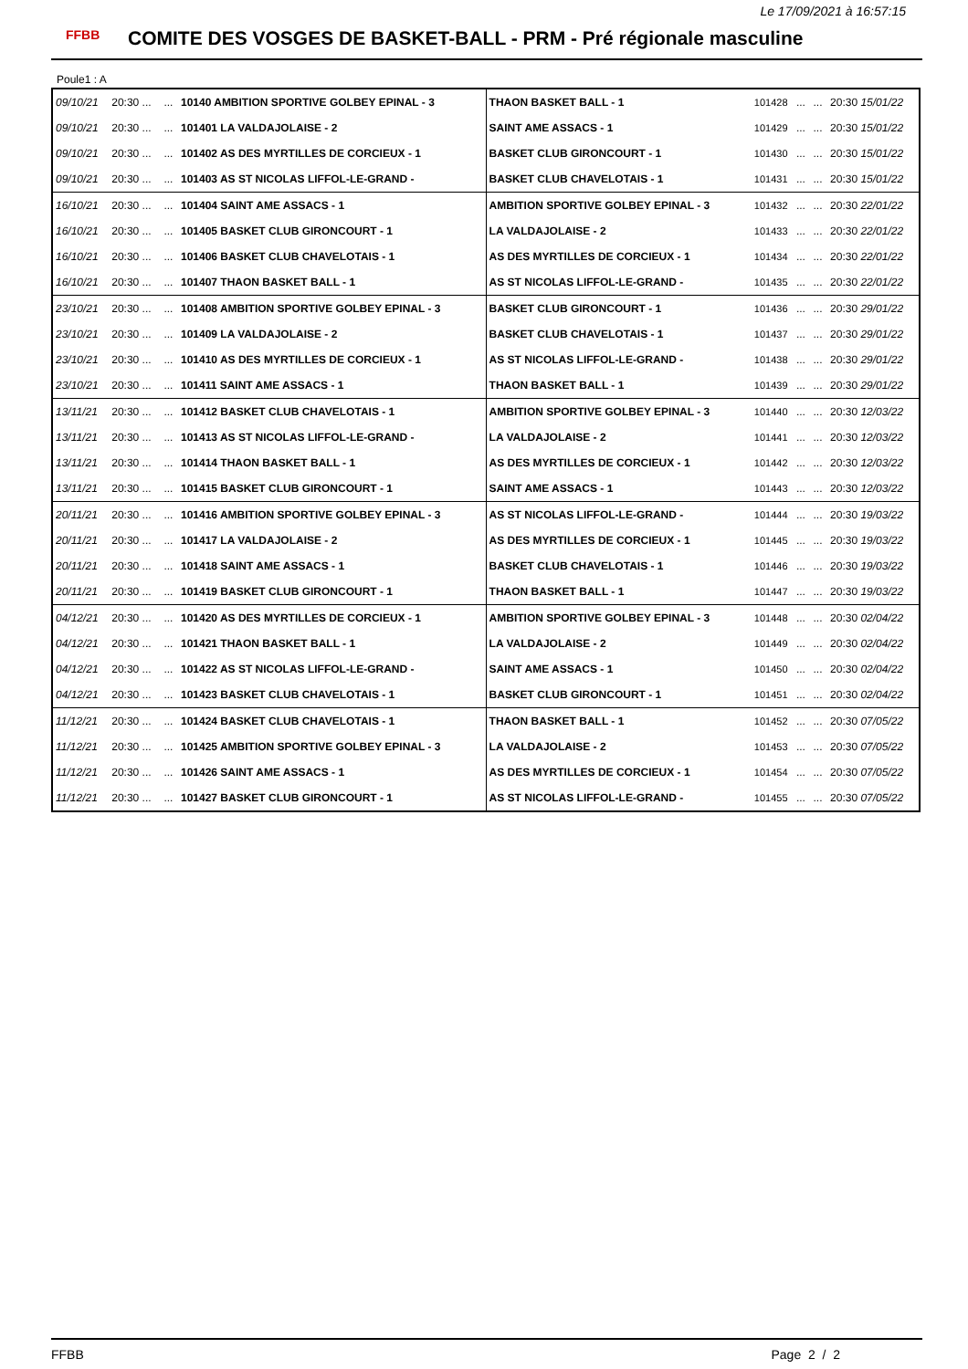Le 17/09/2021 à 16:57:15
FFBB
COMITE DES VOSGES DE BASKET-BALL - PRM - Pré régionale masculine
Poule1 : A
| 09/10/21 | 20:30 ... | ... | 10140 AMBITION SPORTIVE GOLBEY EPINAL - 3 | THAON BASKET BALL - 1 | 101428 | ... | ... | 20:30 15/01/22 |
| 09/10/21 | 20:30 ... | ... | 101401 LA VALDAJOLAISE - 2 | SAINT AME ASSACS - 1 | 101429 | ... | ... | 20:30 15/01/22 |
| 09/10/21 | 20:30 ... | ... | 101402 AS DES MYRTILLES DE CORCIEUX - 1 | BASKET CLUB GIRONCOURT - 1 | 101430 | ... | ... | 20:30 15/01/22 |
| 09/10/21 | 20:30 ... | ... | 101403 AS ST NICOLAS LIFFOL-LE-GRAND - | BASKET CLUB CHAVELOTAIS - 1 | 101431 | ... | ... | 20:30 15/01/22 |
| 16/10/21 | 20:30 ... | ... | 101404 SAINT AME ASSACS - 1 | AMBITION SPORTIVE GOLBEY EPINAL - 3 | 101432 | ... | ... | 20:30 22/01/22 |
| 16/10/21 | 20:30 ... | ... | 101405 BASKET CLUB GIRONCOURT - 1 | LA VALDAJOLAISE - 2 | 101433 | ... | ... | 20:30 22/01/22 |
| 16/10/21 | 20:30 ... | ... | 101406 BASKET CLUB CHAVELOTAIS - 1 | AS DES MYRTILLES DE CORCIEUX - 1 | 101434 | ... | ... | 20:30 22/01/22 |
| 16/10/21 | 20:30 ... | ... | 101407 THAON BASKET BALL - 1 | AS ST NICOLAS LIFFOL-LE-GRAND - | 101435 | ... | ... | 20:30 22/01/22 |
| 23/10/21 | 20:30 ... | ... | 101408 AMBITION SPORTIVE GOLBEY EPINAL - 3 | BASKET CLUB GIRONCOURT - 1 | 101436 | ... | ... | 20:30 29/01/22 |
| 23/10/21 | 20:30 ... | ... | 101409 LA VALDAJOLAISE - 2 | BASKET CLUB CHAVELOTAIS - 1 | 101437 | ... | ... | 20:30 29/01/22 |
| 23/10/21 | 20:30 ... | ... | 101410 AS DES MYRTILLES DE CORCIEUX - 1 | AS ST NICOLAS LIFFOL-LE-GRAND - | 101438 | ... | ... | 20:30 29/01/22 |
| 23/10/21 | 20:30 ... | ... | 101411 SAINT AME ASSACS - 1 | THAON BASKET BALL - 1 | 101439 | ... | ... | 20:30 29/01/22 |
| 13/11/21 | 20:30 ... | ... | 101412 BASKET CLUB CHAVELOTAIS - 1 | AMBITION SPORTIVE GOLBEY EPINAL - 3 | 101440 | ... | ... | 20:30 12/03/22 |
| 13/11/21 | 20:30 ... | ... | 101413 AS ST NICOLAS LIFFOL-LE-GRAND - | LA VALDAJOLAISE - 2 | 101441 | ... | ... | 20:30 12/03/22 |
| 13/11/21 | 20:30 ... | ... | 101414 THAON BASKET BALL - 1 | AS DES MYRTILLES DE CORCIEUX - 1 | 101442 | ... | ... | 20:30 12/03/22 |
| 13/11/21 | 20:30 ... | ... | 101415 BASKET CLUB GIRONCOURT - 1 | SAINT AME ASSACS - 1 | 101443 | ... | ... | 20:30 12/03/22 |
| 20/11/21 | 20:30 ... | ... | 101416 AMBITION SPORTIVE GOLBEY EPINAL - 3 | AS ST NICOLAS LIFFOL-LE-GRAND - | 101444 | ... | ... | 20:30 19/03/22 |
| 20/11/21 | 20:30 ... | ... | 101417 LA VALDAJOLAISE - 2 | AS DES MYRTILLES DE CORCIEUX - 1 | 101445 | ... | ... | 20:30 19/03/22 |
| 20/11/21 | 20:30 ... | ... | 101418 SAINT AME ASSACS - 1 | BASKET CLUB CHAVELOTAIS - 1 | 101446 | ... | ... | 20:30 19/03/22 |
| 20/11/21 | 20:30 ... | ... | 101419 BASKET CLUB GIRONCOURT - 1 | THAON BASKET BALL - 1 | 101447 | ... | ... | 20:30 19/03/22 |
| 04/12/21 | 20:30 ... | ... | 101420 AS DES MYRTILLES DE CORCIEUX - 1 | AMBITION SPORTIVE GOLBEY EPINAL - 3 | 101448 | ... | ... | 20:30 02/04/22 |
| 04/12/21 | 20:30 ... | ... | 101421 THAON BASKET BALL - 1 | LA VALDAJOLAISE - 2 | 101449 | ... | ... | 20:30 02/04/22 |
| 04/12/21 | 20:30 ... | ... | 101422 AS ST NICOLAS LIFFOL-LE-GRAND - | SAINT AME ASSACS - 1 | 101450 | ... | ... | 20:30 02/04/22 |
| 04/12/21 | 20:30 ... | ... | 101423 BASKET CLUB CHAVELOTAIS - 1 | BASKET CLUB GIRONCOURT - 1 | 101451 | ... | ... | 20:30 02/04/22 |
| 11/12/21 | 20:30 ... | ... | 101424 BASKET CLUB CHAVELOTAIS - 1 | THAON BASKET BALL - 1 | 101452 | ... | ... | 20:30 07/05/22 |
| 11/12/21 | 20:30 ... | ... | 101425 AMBITION SPORTIVE GOLBEY EPINAL - 3 | LA VALDAJOLAISE - 2 | 101453 | ... | ... | 20:30 07/05/22 |
| 11/12/21 | 20:30 ... | ... | 101426 SAINT AME ASSACS - 1 | AS DES MYRTILLES DE CORCIEUX - 1 | 101454 | ... | ... | 20:30 07/05/22 |
| 11/12/21 | 20:30 ... | ... | 101427 BASKET CLUB GIRONCOURT - 1 | AS ST NICOLAS LIFFOL-LE-GRAND - | 101455 | ... | ... | 20:30 07/05/22 |
FFBB Page 2 / 2